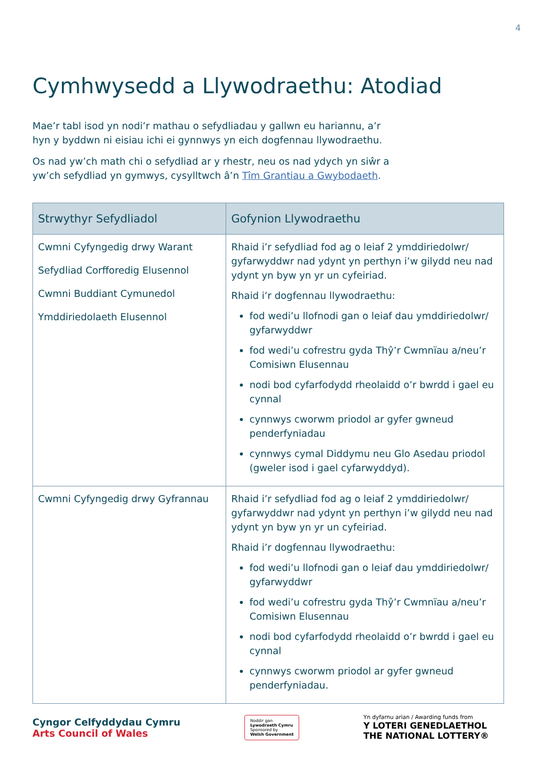4
Cymhwysedd a Llywodraethu: Atodiad
Mae’r tabl isod yn nodi’r mathau o sefydliadau y gallwn eu hariannu, a’r hyn y byddwn ni eisiau ichi ei gynnwys yn eich dogfennau llywodraethu.
Os nad yw’ch math chi o sefydliad ar y rhestr, neu os nad ydych yn siŵr a yw’ch sefydliad yn gymwys, cysylltwch â’n Tîm Grantiau a Gwybodaeth.
| Strwythyr Sefydliadol | Gofynion Llywodraethu |
| --- | --- |
| Cwmni Cyfyngedig drwy Warant Sefydliad Corfforedig Elusennol Cwmni Buddiant Cymunedol Ymddiriedolaeth Elusennol | Rhaid i’r sefydliad fod ag o leiaf 2 ymddiriedolwr/ gyfarwyddwr nad ydynt yn perthyn i’w gilydd neu nad ydynt yn byw yn yr un cyfeiriad. Rhaid i’r dogfennau llywodraethu: fod wedi’u llofnodi gan o leiaf dau ymddiriedolwr/ gyfarwyddwr fod wedi’u cofrestru gyda Thŷ’r Cwmnïau a/neu’r Comisiwn Elusennau nodi bod cyfarfodydd rheolaidd o’r bwrdd i gael eu cynnal cynnwys cworwm priodol ar gyfer gwneud penderfyniadau cynnwys cymal Diddymu neu Glo Asedau priodol (gweler isod i gael cyfarwyddyd). |
| Cwmni Cyfyngedig drwy Gyfrannau | Rhaid i’r sefydliad fod ag o leiaf 2 ymddiriedolwr/ gyfarwyddwr nad ydynt yn perthyn i’w gilydd neu nad ydynt yn byw yn yr un cyfeiriad. Rhaid i’r dogfennau llywodraethu: fod wedi’u llofnodi gan o leiaf dau ymddiriedolwr/ gyfarwyddwr fod wedi’u cofrestru gyda Thŷ’r Cwmnïau a/neu’r Comisiwn Elusennau nodi bod cyfarfodydd rheolaidd o’r bwrdd i gael eu cynnal cynnwys cworwm priodol ar gyfer gwneud penderfyniadau. |
Cyngor Celfyddydau Cymru
Arts Council of Wales
Noddir gan
Lywodraeth Cymru
Sponsored by
Welsh Government
Yn dyfarnu arian / Awarding funds from
Y LOTERI GENEDLAETHOL
THE NATIONAL LOTTERY®